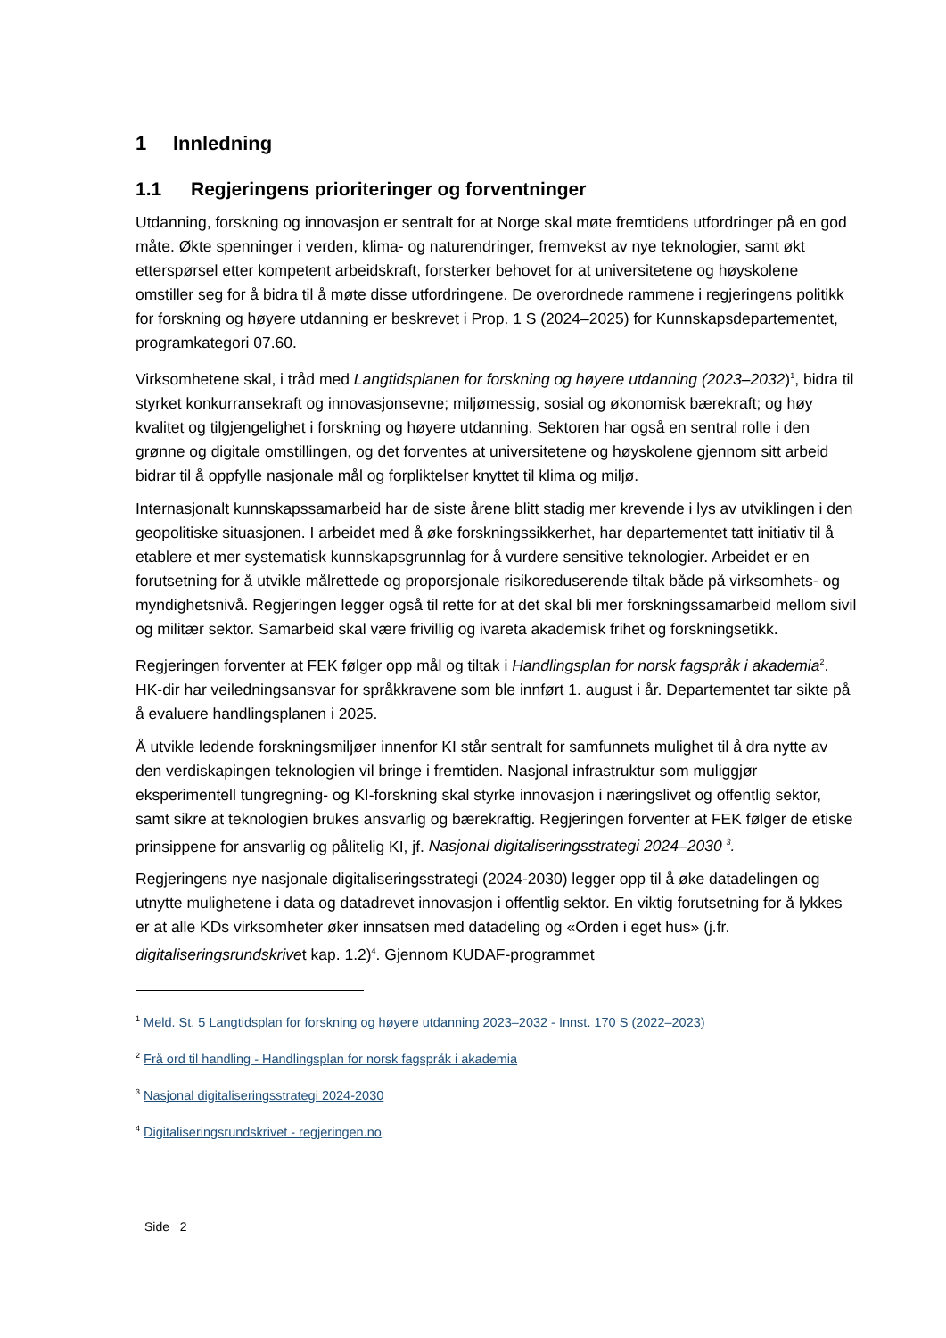1 Innledning
1.1 Regjeringens prioriteringer og forventninger
Utdanning, forskning og innovasjon er sentralt for at Norge skal møte fremtidens utfordringer på en god måte. Økte spenninger i verden, klima- og naturendringer, fremvekst av nye teknologier, samt økt etterspørsel etter kompetent arbeidskraft, forsterker behovet for at universitetene og høyskolene omstiller seg for å bidra til å møte disse utfordringene. De overordnede rammene i regjeringens politikk for forskning og høyere utdanning er beskrevet i Prop. 1 S (2024–2025) for Kunnskapsdepartementet, programkategori 07.60.
Virksomhetene skal, i tråd med Langtidsplanen for forskning og høyere utdanning (2023–2032)<sup>1</sup>, bidra til styrket konkurransekraft og innovasjonsevne; miljømessig, sosial og økonomisk bærekraft; og høy kvalitet og tilgjengelighet i forskning og høyere utdanning. Sektoren har også en sentral rolle i den grønne og digitale omstillingen, og det forventes at universitetene og høyskolene gjennom sitt arbeid bidrar til å oppfylle nasjonale mål og forpliktelser knyttet til klima og miljø.
Internasjonalt kunnskapssamarbeid har de siste årene blitt stadig mer krevende i lys av utviklingen i den geopolitiske situasjonen. I arbeidet med å øke forskningssikkerhet, har departementet tatt initiativ til å etablere et mer systematisk kunnskapsgrunnlag for å vurdere sensitive teknologier. Arbeidet er en forutsetning for å utvikle målrettede og proporsjonale risikoreduserende tiltak både på virksomhets- og myndighetsnivå. Regjeringen legger også til rette for at det skal bli mer forskningssamarbeid mellom sivil og militær sektor. Samarbeid skal være frivillig og ivareta akademisk frihet og forskningsetikk.
Regjeringen forventer at FEK følger opp mål og tiltak i Handlingsplan for norsk fagspråk i akademia<sup>2</sup>. HK-dir har veiledningsansvar for språkkravene som ble innført 1. august i år. Departementet tar sikte på å evaluere handlingsplanen i 2025.
Å utvikle ledende forskningsmiljøer innenfor KI står sentralt for samfunnets mulighet til å dra nytte av den verdiskapingen teknologien vil bringe i fremtiden. Nasjonal infrastruktur som muliggjør eksperimentell tungregning- og KI-forskning skal styrke innovasjon i næringslivet og offentlig sektor, samt sikre at teknologien brukes ansvarlig og bærekraftig. Regjeringen forventer at FEK følger de etiske prinsippene for ansvarlig og pålitelig KI, jf. Nasjonal digitaliseringsstrategi 2024–2030 <sup>3</sup>.
Regjeringens nye nasjonale digitaliseringsstrategi (2024-2030) legger opp til å øke datadelingen og utnytte mulighetene i data og datadrevet innovasjon i offentlig sektor. En viktig forutsetning for å lykkes er at alle KDs virksomheter øker innsatsen med datadeling og «Orden i eget hus» (j.fr. digitaliseringsrundskrivet kap. 1.2)<sup>4</sup>. Gjennom KUDAF-programmet
<sup>1</sup> Meld. St. 5 Langtidsplan for forskning og høyere utdanning 2023–2032 - Innst. 170 S (2022–2023)
<sup>2</sup> Frå ord til handling - Handlingsplan for norsk fagspråk i akademia
<sup>3</sup> Nasjonal digitaliseringsstrategi 2024-2030
<sup>4</sup> Digitaliseringsrundskrivet - regjeringen.no
Side 2